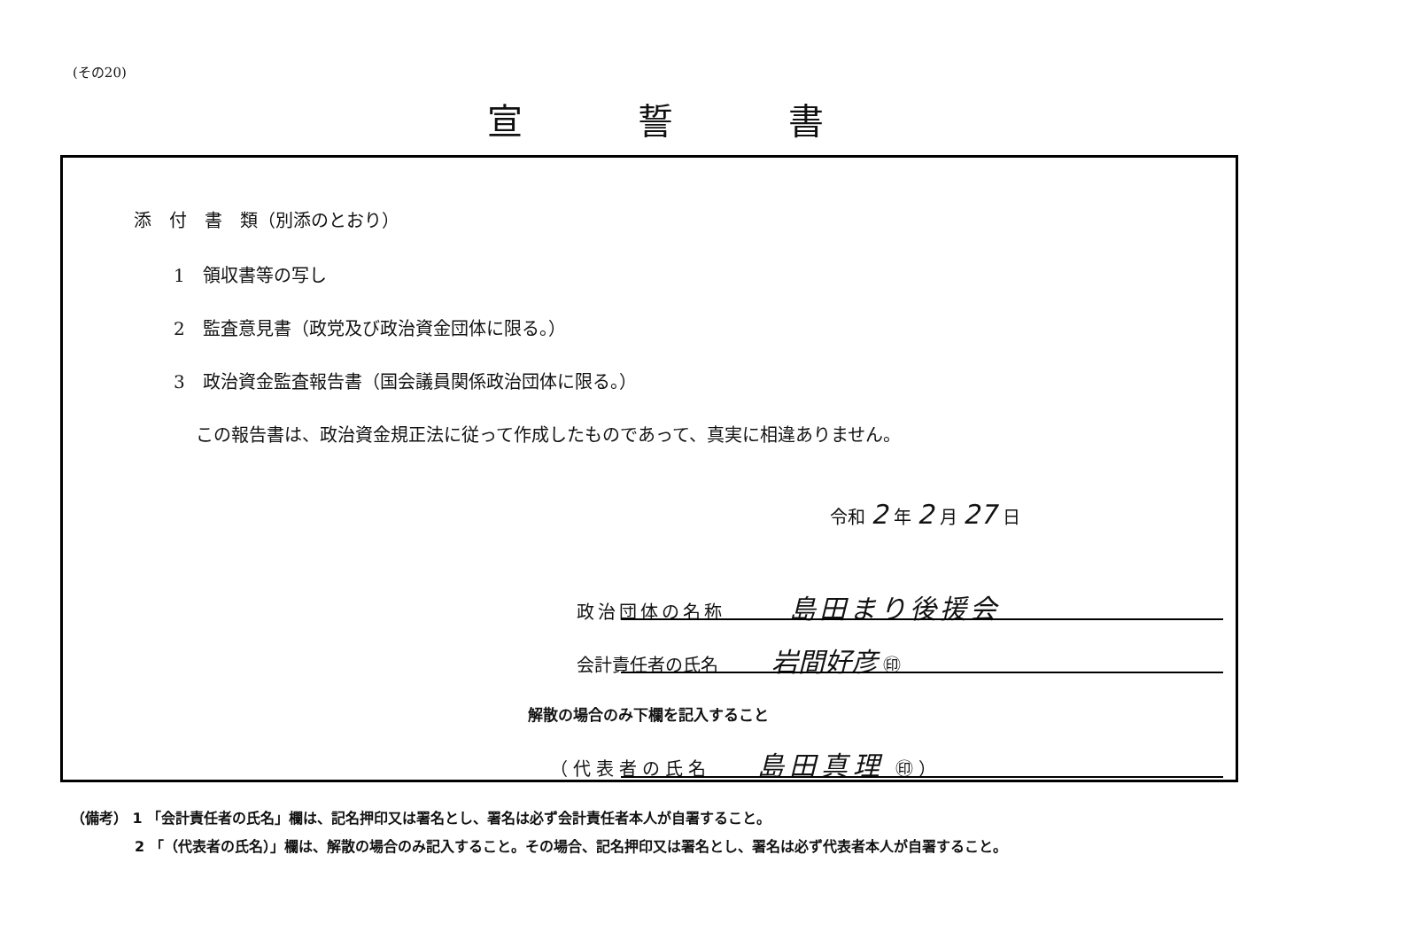(その20)
宣誓書
添　付　書　類（別添のとおり）
1　領収書等の写し
2　監査意見書（政党及び政治資金団体に限る。）
3　政治資金監査報告書（国会議員関係政治団体に限る。）
この報告書は、政治資金規正法に従って作成したものであって、真実に相違ありません。
令和 2 年 2 月 27 日
政治団体の名称　　　島田まり後援会
会計責任者の氏名　　　岩間好彦 ㊞
解散の場合のみ下欄を記入すること
（代表者の氏名　　島田真理 ㊞）
（備考） 1 「会計責任者の氏名」欄は、記名押印又は署名とし、署名は必ず会計責任者本人が自署すること。
2 「（代表者の氏名）」欄は、解散の場合のみ記入すること。その場合、記名押印又は署名とし、署名は必ず代表者本人が自署すること。